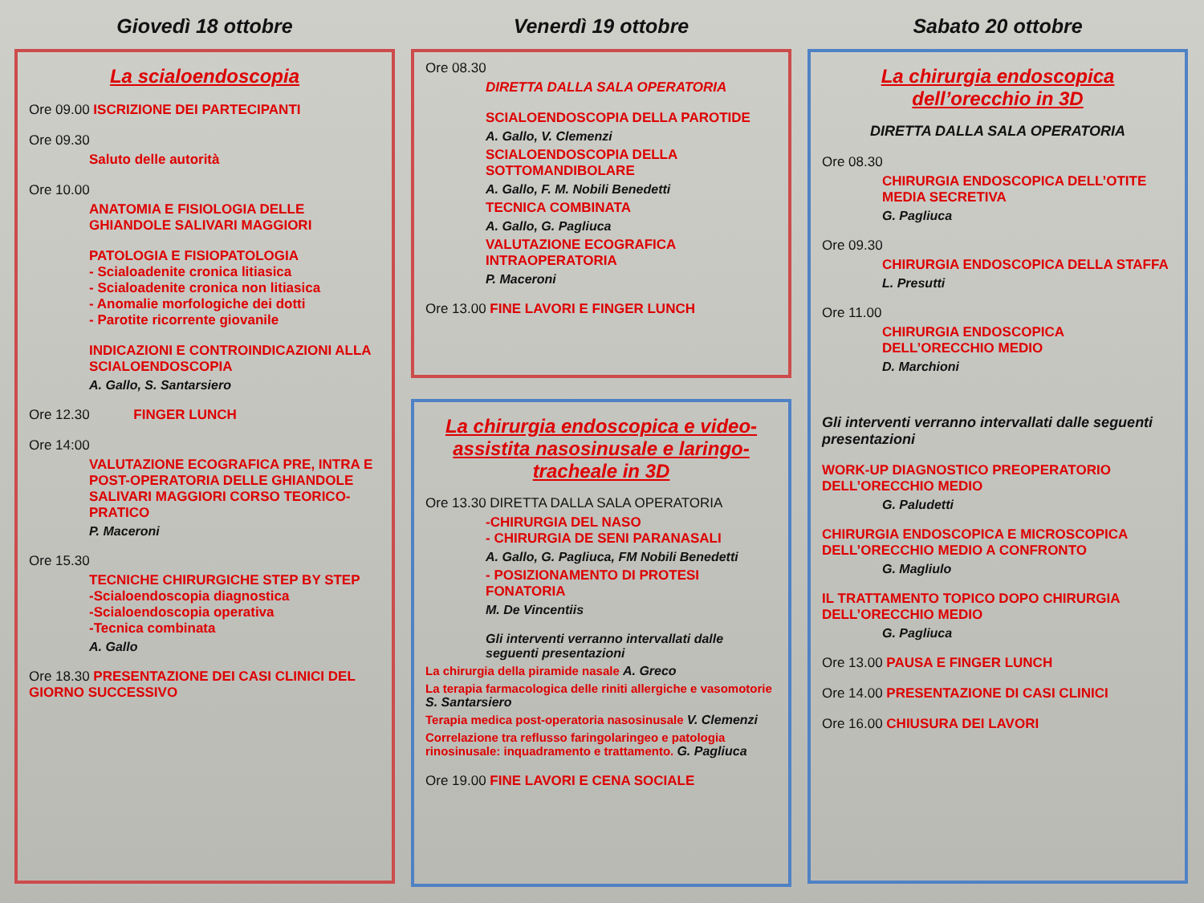Giovedì 18 ottobre
La scialoendoscopia
Ore 09.00 ISCRIZIONE DEI PARTECIPANTI
Ore 09.30
Saluto delle autorità
Ore 10.00
ANATOMIA E FISIOLOGIA DELLE GHIANDOLE SALIVARI MAGGIORI
PATOLOGIA E FISIOPATOLOGIA
- Scialoadenite cronica litiasica
- Scialoadenite cronica non litiasica
- Anomalie morfologiche dei dotti
- Parotite ricorrente giovanile
INDICAZIONI E CONTROINDICAZIONI ALLA SCIALOENDOSCOPIA
A. Gallo, S. Santarsiero
Ore 12.30 FINGER LUNCH
Ore 14:00
VALUTAZIONE ECOGRAFICA PRE, INTRA E POST-OPERATORIA DELLE GHIANDOLE SALIVARI MAGGIORI CORSO TEORICO-PRATICO
P. Maceroni
Ore 15.30
TECNICHE CHIRURGICHE STEP BY STEP
-Scialoendoscopia diagnostica
-Scialoendoscopia operativa
-Tecnica combinata
A. Gallo
Ore 18.30 PRESENTAZIONE DEI CASI CLINICI DEL GIORNO SUCCESSIVO
Venerdì 19 ottobre
Ore 08.30
DIRETTA DALLA SALA OPERATORIA
SCIALOENDOSCOPIA DELLA PAROTIDE
A. Gallo, V. Clemenzi
SCIALOENDOSCOPIA DELLA SOTTOMANDIBOLARE
A. Gallo, F. M. Nobili Benedetti
TECNICA COMBINATA
A. Gallo, G. Pagliuca
VALUTAZIONE ECOGRAFICA INTRAOPERATORIA
P. Maceroni
Ore 13.00 FINE LAVORI E FINGER LUNCH
La chirurgia endoscopica e video-assistita nasosinusale e laringo-tracheale in 3D
Ore 13.30 DIRETTA DALLA SALA OPERATORIA
-CHIRURGIA DEL NASO
- CHIRURGIA DE SENI PARANASALI
A. Gallo, G. Pagliuca, FM Nobili Benedetti
- POSIZIONAMENTO DI PROTESI FONATORIA
M. De Vincentiis
Gli interventi verranno intervallati dalle seguenti presentazioni
La chirurgia della piramide nasale A. Greco
La terapia farmacologica delle riniti allergiche e vasomotorie S. Santarsiero
Terapia medica post-operatoria nasosinusale V. Clemenzi
Correlazione tra reflusso faringolaringeo e patologia rinosinusale: inquadramento e trattamento. G. Pagliuca
Ore 19.00 FINE LAVORI E CENA SOCIALE
Sabato 20 ottobre
La chirurgia endoscopica dell’orecchio in 3D
DIRETTA DALLA SALA OPERATORIA
Ore 08.30
CHIRURGIA ENDOSCOPICA DELL’OTITE MEDIA SECRETIVA
G. Pagliuca
Ore 09.30
CHIRURGIA ENDOSCOPICA DELLA STAFFA
L. Presutti
Ore 11.00
CHIRURGIA ENDOSCOPICA DELL’ORECCHIO MEDIO
D. Marchioni
Gli interventi verranno intervallati dalle seguenti presentazioni
WORK-UP DIAGNOSTICO PREOPERATORIO DELL’ORECCHIO MEDIO
G. Paludetti
CHIRURGIA ENDOSCOPICA E MICROSCOPICA DELL’ORECCHIO MEDIO A CONFRONTO
G. Magliulo
IL TRATTAMENTO TOPICO DOPO CHIRURGIA DELL’ORECCHIO MEDIO
G. Pagliuca
Ore 13.00 PAUSA E FINGER LUNCH
Ore 14.00 PRESENTAZIONE DI CASI CLINICI
Ore 16.00 CHIUSURA DEI LAVORI